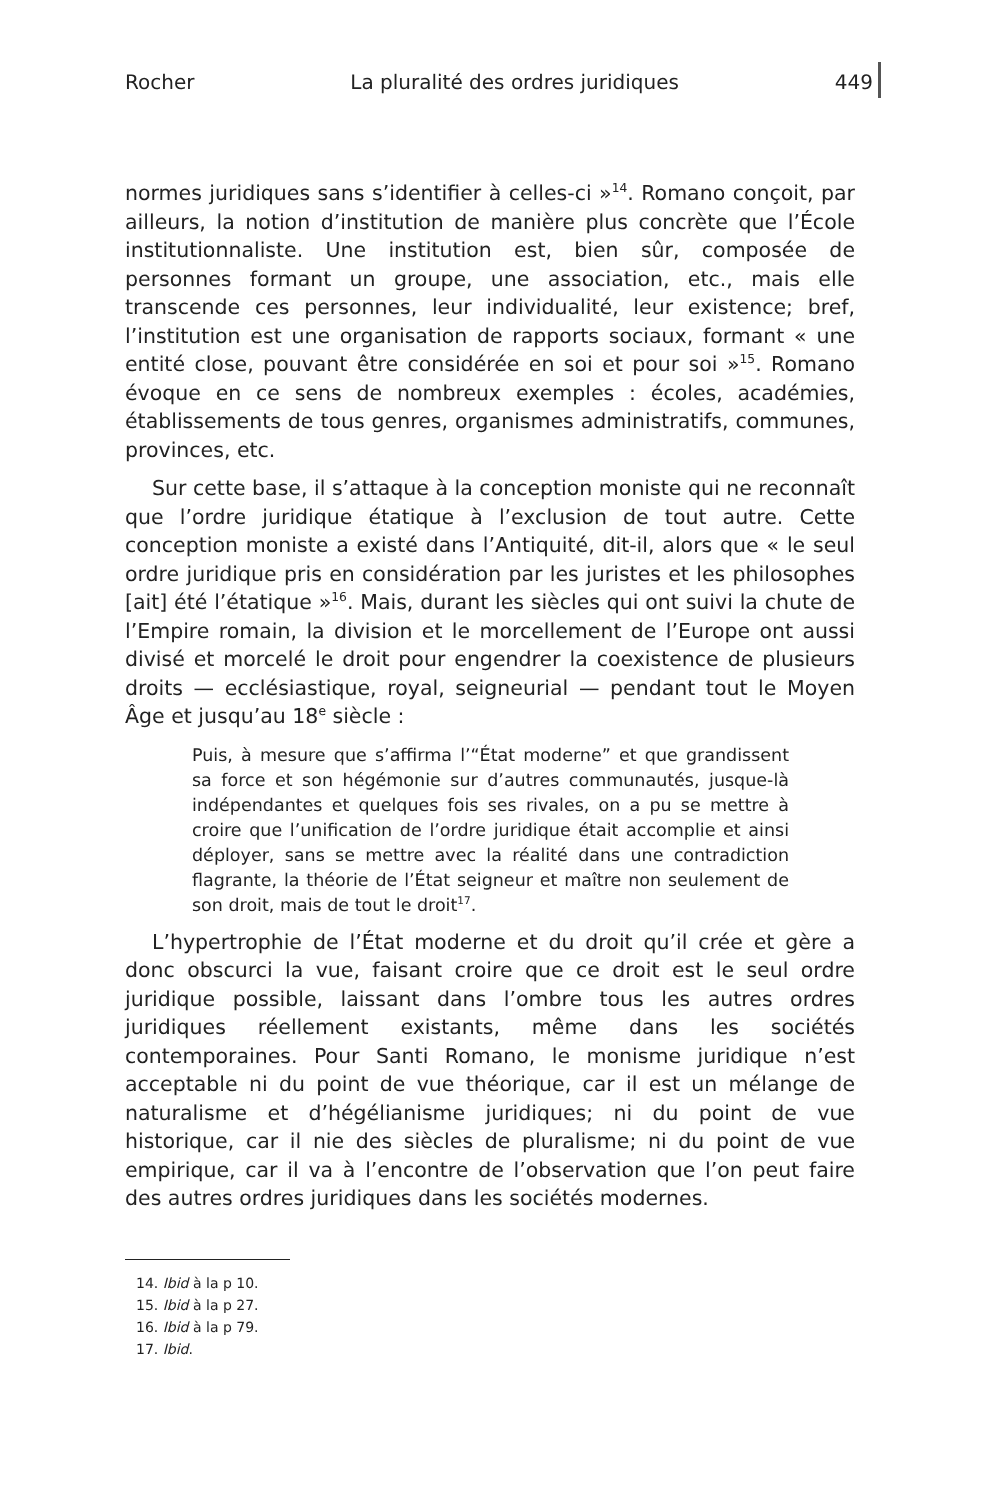Rocher La pluralité des ordres juridiques 449
normes juridiques sans s’identifier à celles-ci »<sup>14</sup>. Romano conçoit, par ailleurs, la notion d’institution de manière plus concrète que l’École institutionnaliste. Une institution est, bien sûr, composée de personnes formant un groupe, une association, etc., mais elle transcende ces personnes, leur individualité, leur existence; bref, l’institution est une organisation de rapports sociaux, formant « une entité close, pouvant être considérée en soi et pour soi »<sup>15</sup>. Romano évoque en ce sens de nombreux exemples : écoles, académies, établissements de tous genres, organismes administratifs, communes, provinces, etc.
Sur cette base, il s’attaque à la conception moniste qui ne reconnaît que l’ordre juridique étatique à l’exclusion de tout autre. Cette conception moniste a existé dans l’Antiquité, dit-il, alors que « le seul ordre juridique pris en considération par les juristes et les philosophes [ait] été l’étatique »<sup>16</sup>. Mais, durant les siècles qui ont suivi la chute de l’Empire romain, la division et le morcellement de l’Europe ont aussi divisé et morcelé le droit pour engendrer la coexistence de plusieurs droits — ecclésiastique, royal, seigneurial — pendant tout le Moyen Âge et jusqu’au 18<sup>e</sup> siècle :
Puis, à mesure que s’affirma l’“État moderne” et que grandissent sa force et son hégémonie sur d’autres communautés, jusque-là indépendantes et quelques fois ses rivales, on a pu se mettre à croire que l’unification de l’ordre juridique était accomplie et ainsi déployer, sans se mettre avec la réalité dans une contradiction flagrante, la théorie de l’État seigneur et maître non seulement de son droit, mais de tout le droit<sup>17</sup>.
L’hypertrophie de l’État moderne et du droit qu’il crée et gère a donc obscurci la vue, faisant croire que ce droit est le seul ordre juridique possible, laissant dans l’ombre tous les autres ordres juridiques réellement existants, même dans les sociétés contemporaines. Pour Santi Romano, le monisme juridique n’est acceptable ni du point de vue théorique, car il est un mélange de naturalisme et d’hégélianisme juridiques; ni du point de vue historique, car il nie des siècles de pluralisme; ni du point de vue empirique, car il va à l’encontre de l’observation que l’on peut faire des autres ordres juridiques dans les sociétés modernes.
14. Ibid à la p 10.
15. Ibid à la p 27.
16. Ibid à la p 79.
17. Ibid.